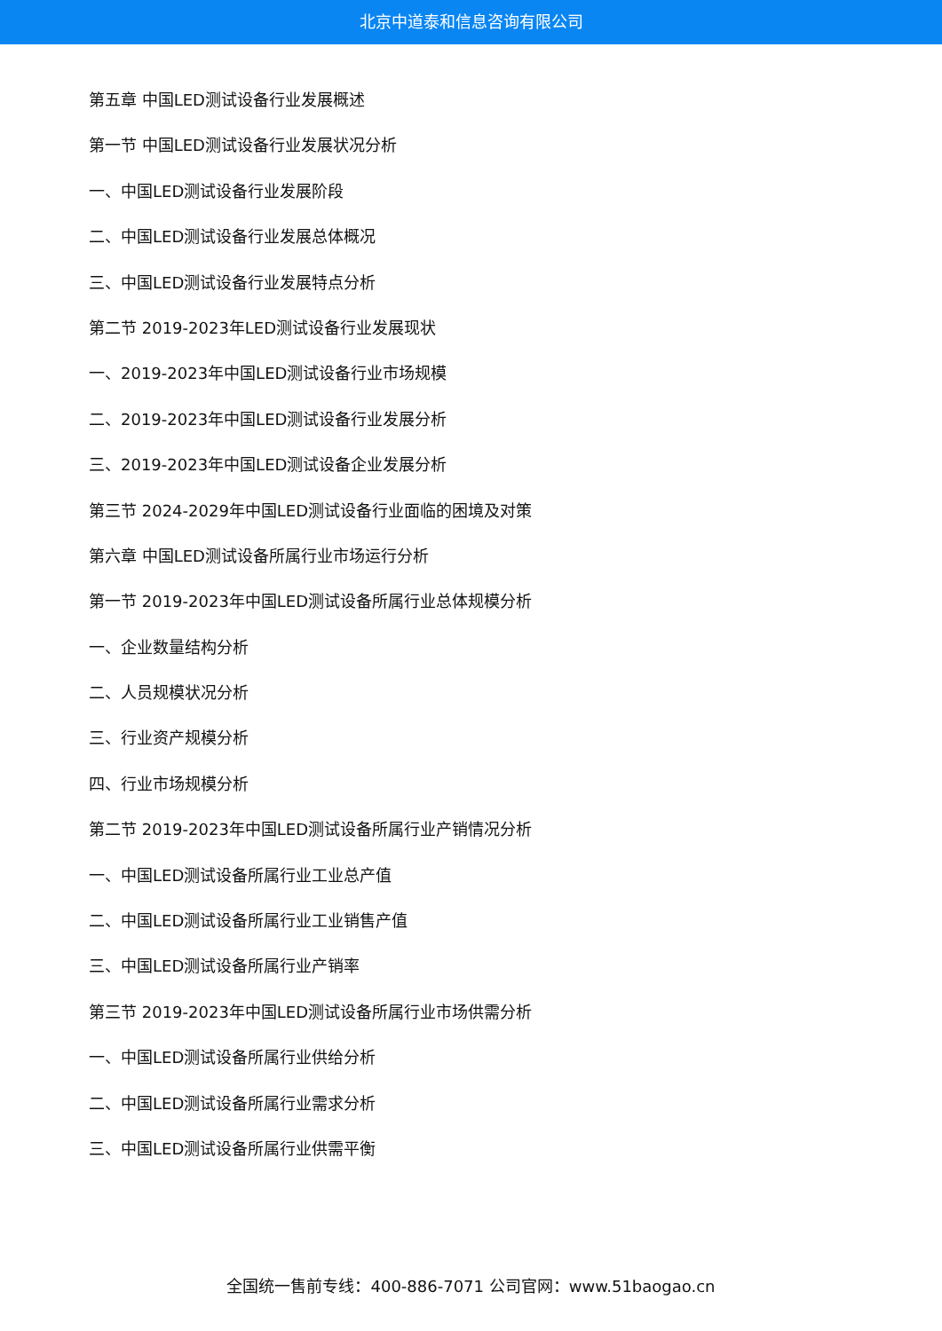北京中道泰和信息咨询有限公司
第五章 中国LED测试设备行业发展概述
第一节 中国LED测试设备行业发展状况分析
一、中国LED测试设备行业发展阶段
二、中国LED测试设备行业发展总体概况
三、中国LED测试设备行业发展特点分析
第二节 2019-2023年LED测试设备行业发展现状
一、2019-2023年中国LED测试设备行业市场规模
二、2019-2023年中国LED测试设备行业发展分析
三、2019-2023年中国LED测试设备企业发展分析
第三节 2024-2029年中国LED测试设备行业面临的困境及对策
第六章 中国LED测试设备所属行业市场运行分析
第一节 2019-2023年中国LED测试设备所属行业总体规模分析
一、企业数量结构分析
二、人员规模状况分析
三、行业资产规模分析
四、行业市场规模分析
第二节 2019-2023年中国LED测试设备所属行业产销情况分析
一、中国LED测试设备所属行业工业总产值
二、中国LED测试设备所属行业工业销售产值
三、中国LED测试设备所属行业产销率
第三节 2019-2023年中国LED测试设备所属行业市场供需分析
一、中国LED测试设备所属行业供给分析
二、中国LED测试设备所属行业需求分析
三、中国LED测试设备所属行业供需平衡
全国统一售前专线：400-886-7071 公司官网：www.51baogao.cn